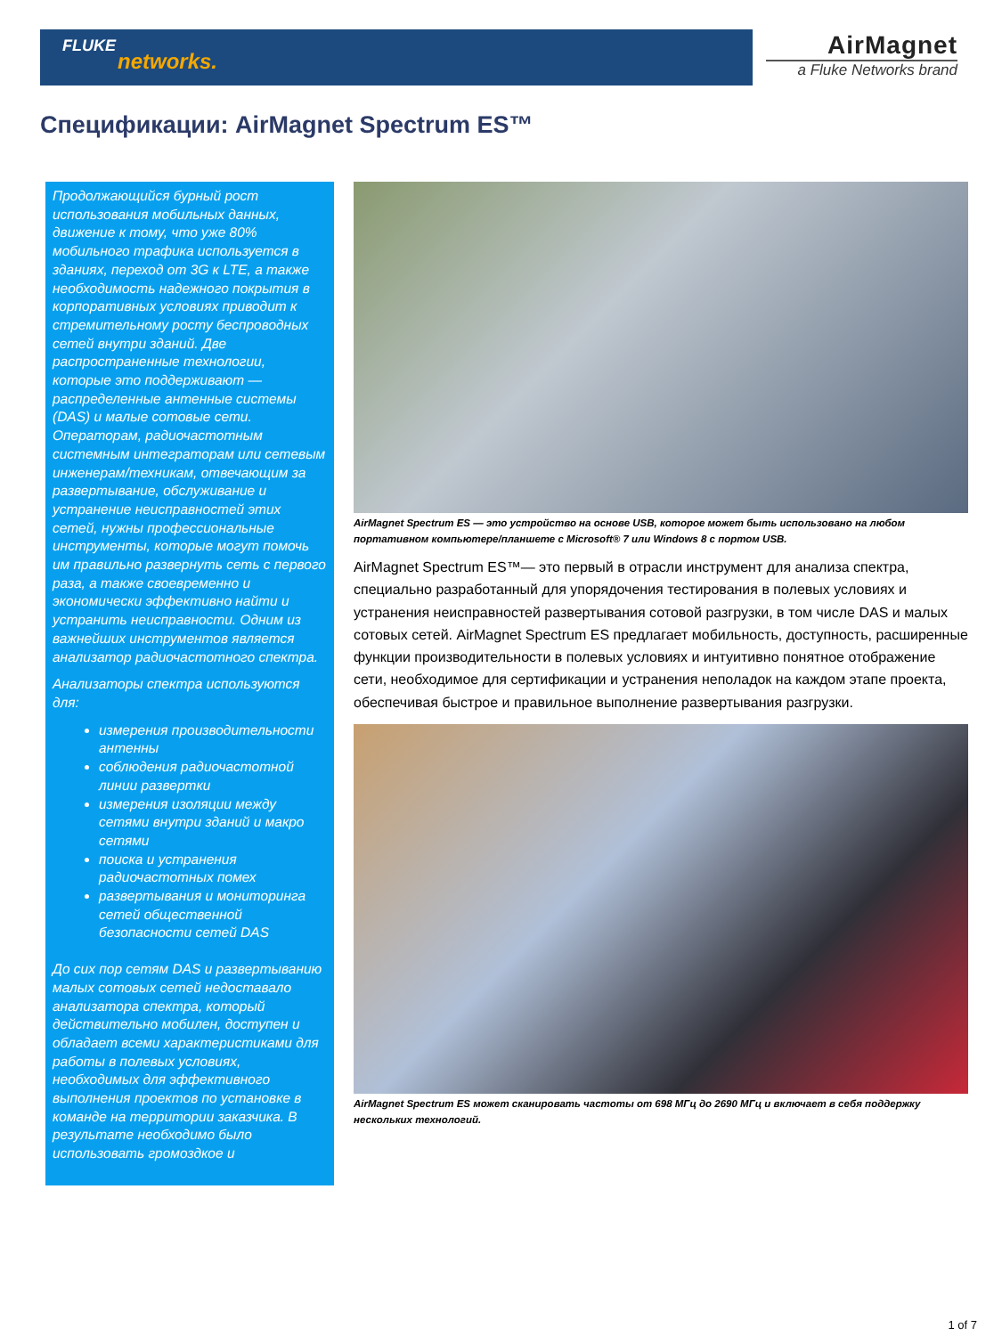FLUKE
networks.
AirMagnet
a Fluke Networks brand
Спецификации: AirMagnet Spectrum ES™
Продолжающийся бурный рост использования мобильных данных, движение к тому, что уже 80% мобильного трафика используется в зданиях, переход от 3G к LTE, а также необходимость надежного покрытия в корпоративных условиях приводит к стремительному росту беспроводных сетей внутри зданий. Две распространенные технологии, которые это поддерживают — распределенные антенные системы (DAS) и малые сотовые сети. Операторам, радиочастотным системным интеграторам или сетевым инженерам/техникам, отвечающим за развертывание, обслуживание и устранение неисправностей этих сетей, нужны профессиональные инструменты, которые могут помочь им правильно развернуть сеть с первого раза, а также своевременно и экономически эффективно найти и устранить неисправности. Одним из важнейших инструментов является анализатор радиочастотного спектра.
Анализаторы спектра используются для:
измерения производительности антенны
соблюдения радиочастотной линии развертки
измерения изоляции между сетями внутри зданий и макро сетями
поиска и устранения радиочастотных помех
развертывания и мониторинга сетей общественной безопасности сетей DAS
До сих пор сетям DAS и развертыванию малых сотовых сетей недоставало анализатора спектра, который действительно мобилен, доступен и обладает всеми характеристиками для работы в полевых условиях, необходимых для эффективного выполнения проектов по установке в команде на территории заказчика. В результате необходимо было использовать громоздкое и
AirMagnet Spectrum ES — это устройство на основе USB, которое может быть использовано на любом
портативном компьютере/планшете с Microsoft® 7 или Windows 8 с портом USB.
AirMagnet Spectrum ES™— это первый в отрасли инструмент для анализа спектра, специально разработанный для упорядочения тестирования в полевых условиях и устранения неисправностей развертывания сотовой разгрузки, в том числе DAS и малых сотовых сетей. AirMagnet Spectrum ES предлагает мобильность, доступность, расширенные функции производительности в полевых условиях и интуитивно понятное отображение сети, необходимое для сертификации и устранения неполадок на каждом этапе проекта, обеспечивая быстрое и правильное выполнение развертывания разгрузки.
AirMagnet Spectrum ES может сканировать частоты от 698 МГц до 2690 МГц и включает в себя поддержку
нескольких технологий.
1 of 7